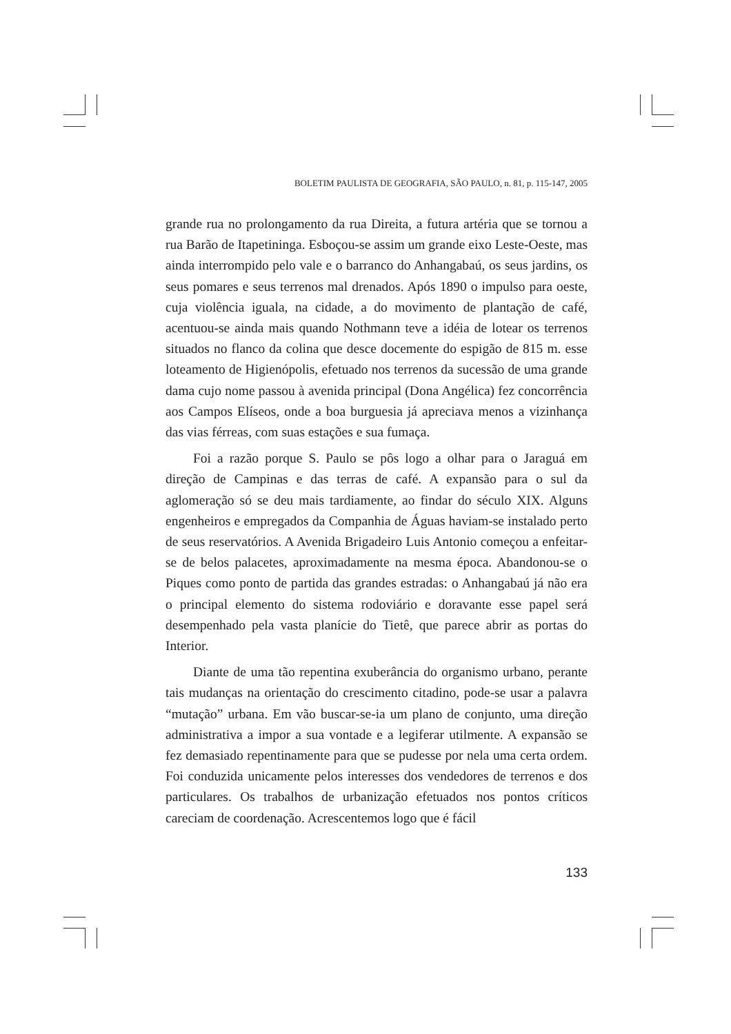BOLETIM PAULISTA DE GEOGRAFIA, SÃO PAULO, n. 81, p. 115-147, 2005
grande rua no prolongamento da rua Direita, a futura artéria que se tornou a rua Barão de Itapetininga. Esboçou-se assim um grande eixo Leste-Oeste, mas ainda interrompido pelo vale e o barranco do Anhangabaú, os seus jardins, os seus pomares e seus terrenos mal drenados. Após 1890 o impulso para oeste, cuja violência iguala, na cidade, a do movimento de plantação de café, acentuou-se ainda mais quando Nothmann teve a idéia de lotear os terrenos situados no flanco da colina que desce docemente do espigão de 815 m. esse loteamento de Higienópolis, efetuado nos terrenos da sucessão de uma grande dama cujo nome passou à avenida principal (Dona Angélica) fez concorrência aos Campos Elíseos, onde a boa burguesia já apreciava menos a vizinhança das vias férreas, com suas estações e sua fumaça.
Foi a razão porque S. Paulo se pôs logo a olhar para o Jaraguá em direção de Campinas e das terras de café. A expansão para o sul da aglomeração só se deu mais tardiamente, ao findar do século XIX. Alguns engenheiros e empregados da Companhia de Águas haviam-se instalado perto de seus reservatórios. A Avenida Brigadeiro Luis Antonio começou a enfeitar-se de belos palacetes, aproximadamente na mesma época. Abandonou-se o Piques como ponto de partida das grandes estradas: o Anhangabaú já não era o principal elemento do sistema rodoviário e doravante esse papel será desempenhado pela vasta planície do Tietê, que parece abrir as portas do Interior.
Diante de uma tão repentina exuberância do organismo urbano, perante tais mudanças na orientação do crescimento citadino, pode-se usar a palavra “mutação” urbana. Em vão buscar-se-ia um plano de conjunto, uma direção administrativa a impor a sua vontade e a legiferar utilmente. A expansão se fez demasiado repentinamente para que se pudesse por nela uma certa ordem. Foi conduzida unicamente pelos interesses dos vendedores de terrenos e dos particulares. Os trabalhos de urbanização efetuados nos pontos críticos careciam de coordenação. Acrescentemos logo que é fácil
133